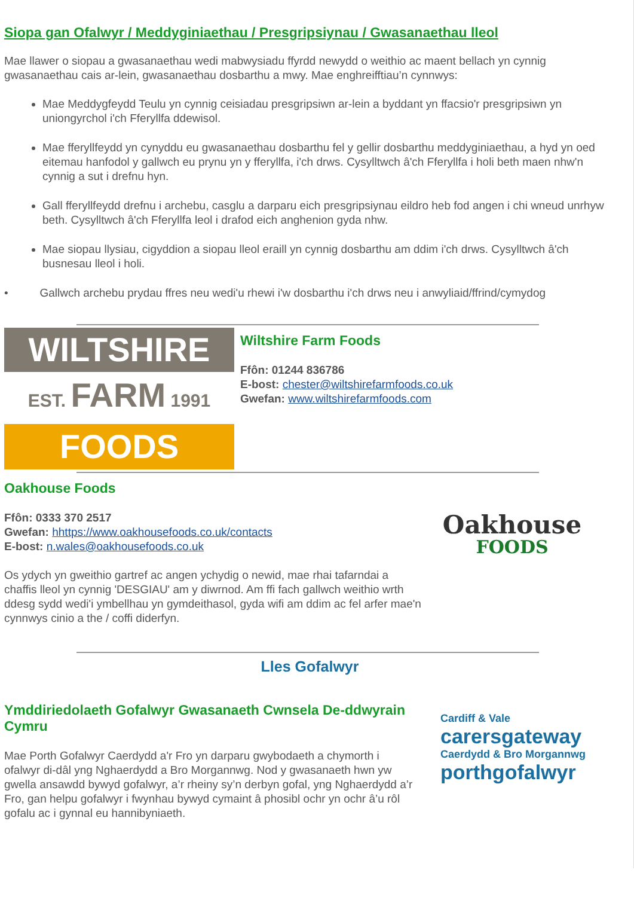Siopa gan Ofalwyr / Meddyginiaethau / Presgripsiynau / Gwasanaethau lleol
Mae llawer o siopau a gwasanaethau wedi mabwysiadu ffyrdd newydd o weithio ac maent bellach yn cynnig gwasanaethau cais ar-lein, gwasanaethau dosbarthu a mwy. Mae enghreifftiau’n cynnwys:
Mae Meddygfeydd Teulu yn cynnig ceisiadau presgripsiwn ar-lein a byddant yn ffacsio'r presgripsiwn yn uniongyrchol i'ch Fferyllfa ddewisol.
Mae fferyllfeydd yn cynyddu eu gwasanaethau dosbarthu fel y gellir dosbarthu meddyginiaethau, a hyd yn oed eitemau hanfodol y gallwch eu prynu yn y fferyllfa, i'ch drws. Cysylltwch â'ch Fferyllfa i holi beth maen nhw'n cynnig a sut i drefnu hyn.
Gall fferyllfeydd drefnu i archebu, casglu a darparu eich presgripsiynau eildro heb fod angen i chi wneud unrhyw beth. Cysylltwch â'ch Fferyllfa leol i drafod eich anghenion gyda nhw.
Mae siopau llysiau, cigyddion a siopau lleol eraill yn cynnig dosbarthu am ddim i'ch drws. Cysylltwch â'ch busnesau lleol i holi.
• Gallwch archebu prydau ffres neu wedi'u rhewi i'w dosbarthu i'ch drws neu i anwyliaid/ffrind/cymydog
WILTSHIRE
EST. FARM 1991
FOODS
Wiltshire Farm Foods
Ffôn: 01244 836786
E-bost: chester@wiltshirefarmfoods.co.uk
Gwefan: www.wiltshirefarmfoods.com
Oakhouse Foods
Ffôn: 0333 370 2517
Gwefan: hhttps://www.oakhousefoods.co.uk/contacts
E-bost: n.wales@oakhousefoods.co.uk
Os ydych yn gweithio gartref ac angen ychydig o newid, mae rhai tafarndai a chaffis lleol yn cynnig 'DESGIAU' am y diwrnod. Am ffi fach gallwch weithio wrth ddesg sydd wedi'i ymbellhau yn gymdeithasol, gyda wifi am ddim ac fel arfer mae'n cynnwys cinio a the / coffi diderfyn.
Oakhouse
FOODS
Lles Gofalwyr
Ymddiriedolaeth Gofalwyr Gwasanaeth Cwnsela De-ddwyrain Cymru
Mae Porth Gofalwyr Caerdydd a'r Fro yn darparu gwybodaeth a chymorth i ofalwyr di-dâl yng Nghaerdydd a Bro Morgannwg. Nod y gwasanaeth hwn yw gwella ansawdd bywyd gofalwyr, a’r rheiny sy’n derbyn gofal, yng Nghaerdydd a’r Fro, gan helpu gofalwyr i fwynhau bywyd cymaint â phosibl ochr yn ochr â’u rôl gofalu ac i gynnal eu hannibyniaeth.
Cardiff & Vale
carersgateway
Caerdydd & Bro Morgannwg
porthgofalwyr